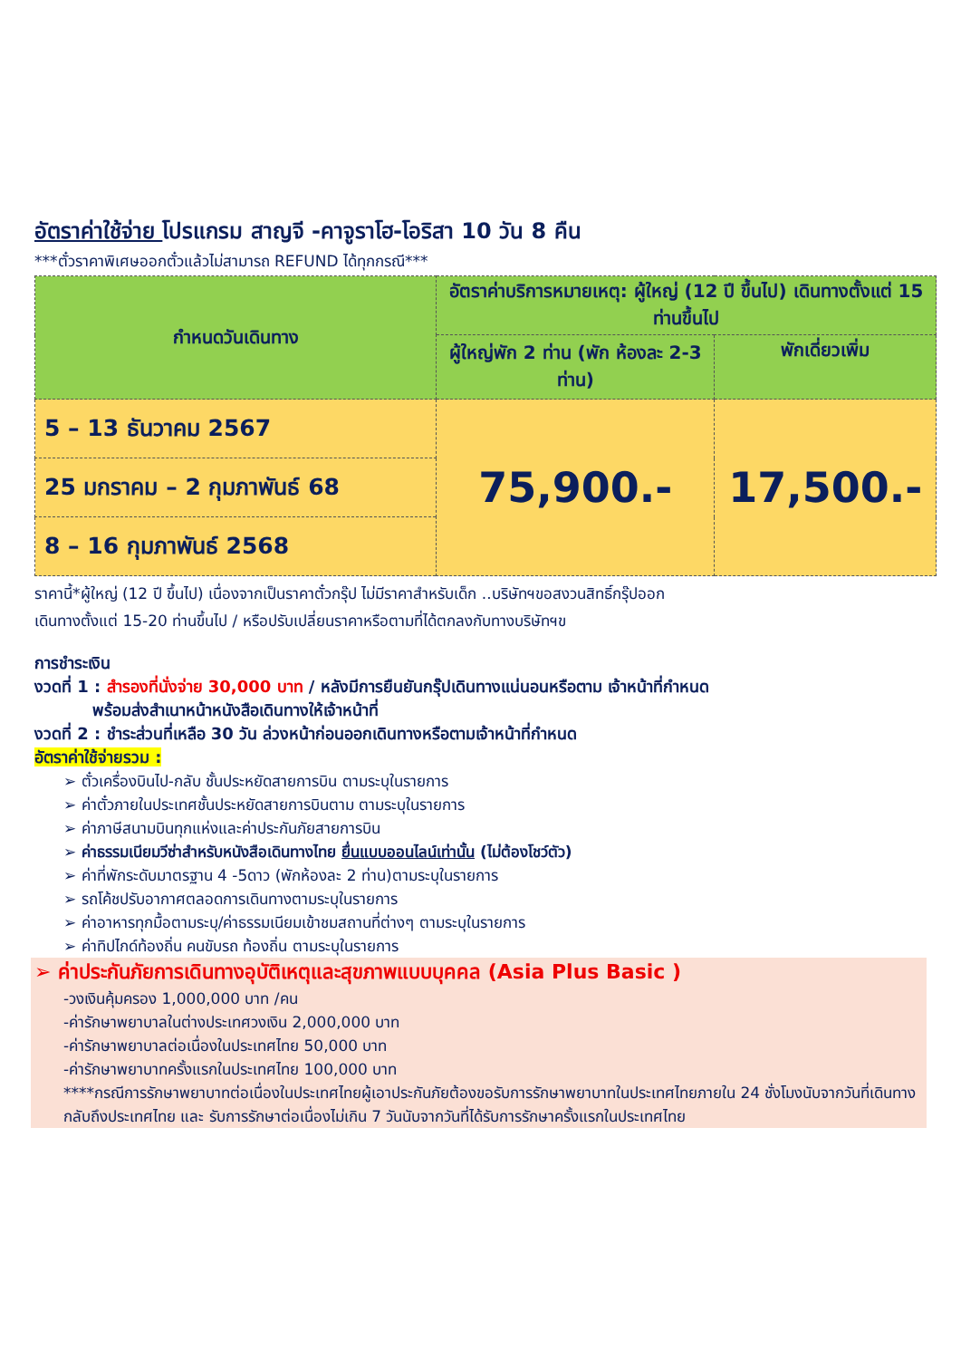อัตราค่าใช้จ่าย โปรแกรม สาญจี -คาจูราโฮ-โอริสา 10 วัน 8 คืน
***ตั๋วราคาพิเศษออกตั๋วแล้วไม่สามารถ REFUND ได้ทุกกรณี***
| กำหนดวันเดินทาง | อัตราค่าบริการหมายเหตุ: ผู้ใหญ่ (12 ปี ขึ้นไป) เดินทางตั้งแต่ 15 ท่านขึ้นไป | |
| --- | --- | --- |
| | ผู้ใหญ่พัก 2 ท่าน (พัก ห้องละ 2-3 ท่าน) | พักเดี่ยวเพิ่ม |
| 5 – 13 ธันวาคม 2567 | 75,900.- | 17,500.- |
| 25 มกราคม – 2 กุมภาพันธ์ 68 | | |
| 8 – 16 กุมภาพันธ์ 2568 | | |
ราคานี้*ผู้ใหญ่ (12 ปี ขึ้นไป) เนื่องจากเป็นราคาตั๋วกรุ๊ป ไม่มีราคาสำหรับเด็ก ..บริษัทฯขอสงวนสิทธิ์กรุ๊ปออก
เดินทางตั้งแต่ 15-20 ท่านขึ้นไป / หรือปรับเปลี่ยนราคาหรือตามที่ได้ตกลงกับทางบริษัทฯข
การชำระเงิน
งวดที่ 1 : สำรองที่นั่งจ่าย 30,000 บาท / หลังมีการยืนยันกรุ๊ปเดินทางแน่นอนหรือตาม เจ้าหน้าที่กำหนด
พร้อมส่งสำเนาหน้าหนังสือเดินทางให้เจ้าหน้าที่
งวดที่ 2 : ชำระส่วนที่เหลือ 30 วัน ล่วงหน้าก่อนออกเดินทางหรือตามเจ้าหน้าที่กำหนด
อัตราค่าใช้จ่ายรวม :
➢ ตั๋วเครื่องบินไป-กลับ ชั้นประหยัดสายการบิน ตามระบุในรายการ
➢ ค่าตั๋วภายในประเทศชั้นประหยัดสายการบินตาม ตามระบุในรายการ
➢ ค่าภาษีสนามบินทุกแห่งและค่าประกันภัยสายการบิน
➢ ค่าธรรมเนียมวีซ่าสำหรับหนังสือเดินทางไทย ยื่นแบบออนไลน์เท่านั้น (ไม่ต้องโชว์ตัว)
➢ ค่าที่พักระดับมาตรฐาน 4 -5ดาว (พักห้องละ 2 ท่าน)ตามระบุในรายการ
➢ รถโค้ชปรับอากาศตลอดการเดินทางตามระบุในรายการ
➢ ค่าอาหารทุกมื้อตามระบุ/ค่าธรรมเนียมเข้าชมสถานที่ต่างๆ ตามระบุในรายการ
➢ ค่าทิปไกด์ท้องถิ่น คนขับรถ ท้องถิ่น ตามระบุในรายการ
➢ ค่าประกันภัยการเดินทางอุบัติเหตุและสุขภาพแบบบุคคล (Asia Plus Basic )
-วงเงินคุ้มครอง 1,000,000 บาท /คน
-ค่ารักษาพยาบาลในต่างประเทศวงเงิน 2,000,000 บาท
-ค่ารักษาพยาบาลต่อเนื่องในประเทศไทย 50,000 บาท
-ค่ารักษาพยาบาทครั้งแรกในประเทศไทย 100,000 บาท
****กรณีการรักษาพยาบาทต่อเนื่องในประเทศไทยผู้เอาประกันภัยต้องขอรับการรักษาพยาบาทในประเทศไทยภายใน 24 ชั่งโมงนับจากวันที่เดินทางกลับถึงประเทศไทย และ รับการรักษาต่อเนื่องไม่เกิน 7 วันนับจากวันที่ได้รับการรักษาครั้งแรกในประเทศไทย